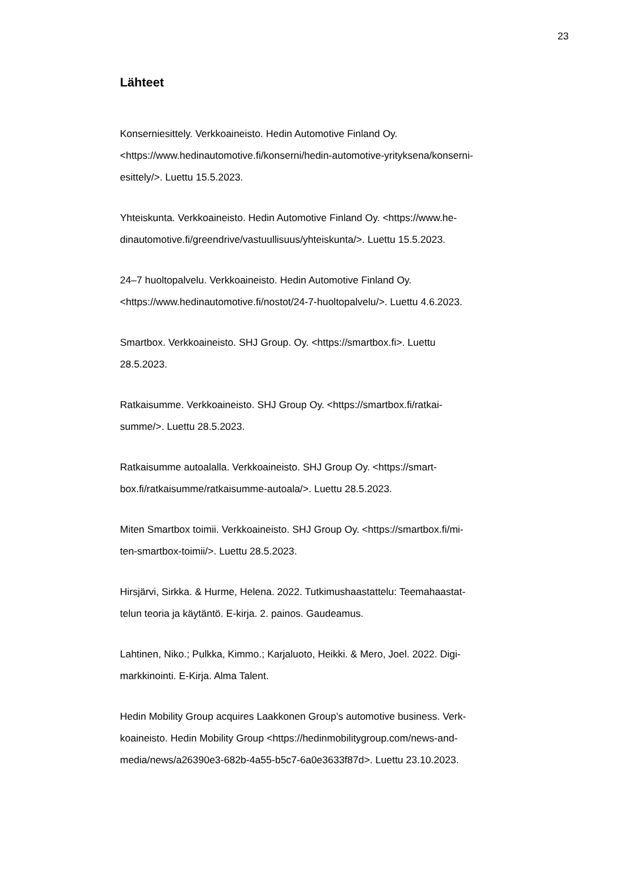23
Lähteet
Konserniesittely. Verkkoaineisto. Hedin Automotive Finland Oy.
<https://www.hedinautomotive.fi/konserni/hedin-automotive-yrityksena/konserni-
esittely/>. Luettu 15.5.2023.
Yhteiskunta. Verkkoaineisto. Hedin Automotive Finland Oy. <https://www.he-
dinautomotive.fi/greendrive/vastuullisuus/yhteiskunta/>. Luettu 15.5.2023.
24–7 huoltopalvelu. Verkkoaineisto. Hedin Automotive Finland Oy.
<https://www.hedinautomotive.fi/nostot/24-7-huoltopalvelu/>. Luettu 4.6.2023.
Smartbox. Verkkoaineisto. SHJ Group. Oy. <https://smartbox.fi>. Luettu
28.5.2023.
Ratkaisumme. Verkkoaineisto. SHJ Group Oy. <https://smartbox.fi/ratkai-
summe/>. Luettu 28.5.2023.
Ratkaisumme autoalalla. Verkkoaineisto. SHJ Group Oy. <https://smart-
box.fi/ratkaisumme/ratkaisumme-autoala/>. Luettu 28.5.2023.
Miten Smartbox toimii. Verkkoaineisto. SHJ Group Oy. <https://smartbox.fi/mi-
ten-smartbox-toimii/>. Luettu 28.5.2023.
Hirsjärvi, Sirkka. & Hurme, Helena. 2022. Tutkimushaastattelu: Teemahaastat-
telun teoria ja käytäntö. E-kirja. 2. painos. Gaudeamus.
Lahtinen, Niko.; Pulkka, Kimmo.; Karjaluoto, Heikki. & Mero, Joel. 2022. Digi-
markkinointi. E-Kirja. Alma Talent.
Hedin Mobility Group acquires Laakkonen Group’s automotive business. Verk-
koaineisto. Hedin Mobility Group <https://hedinmobilitygroup.com/news-and-
media/news/a26390e3-682b-4a55-b5c7-6a0e3633f87d>. Luettu 23.10.2023.